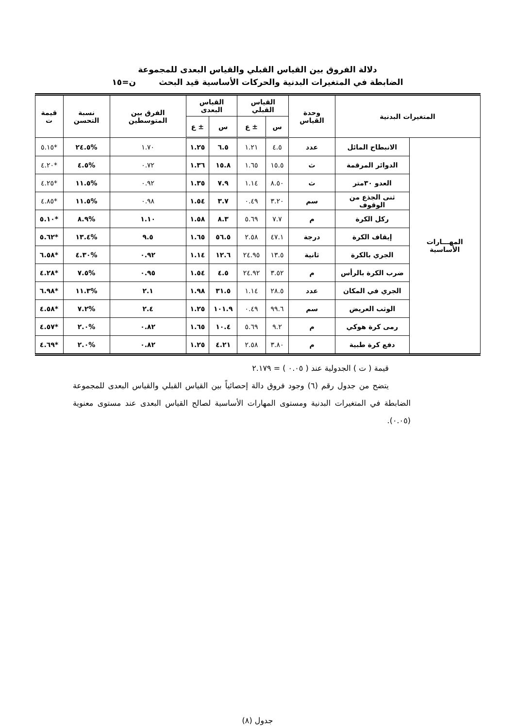دلالة الفروق بين القياس القبلي والقياس البعدى للمجموعة
الضابطة في المتغيرات البدنية والحركات الأساسية قيد البحث ن=١٥
| المتغيرات البدنية | | وحدة القياس | القياس القبلي | | القياس البعدى | | الفرق بين المتوسطين | نسبة التحسن | قيمة ت |
| --- | --- | --- | --- | --- | --- | --- | --- | --- | --- |
| | | | س | ± ع | س | ± ع | | | |
| المهـــارات الأساسية | الانبطاح المائل | عدد | ٤.٥ | ١.٢١ | ٦.٥ | ١.٢٥ | ١.٧٠ | %٢٤.٥ | *٥.١٥ |
| | الدوائر المرقمة | ث | ١٥.٥ | ١.٦٥ | ١٥.٨ | ١.٣٦ | ٠.٧٢ | %٤.٥ | *٤.٢٠ |
| | العدو ٣٠متر | ث | ٨.٥٠ | ١.١٤ | ٧.٩ | ١.٣٥ | ٠.٩٢ | %١١.٥ | *٤.٢٥ |
| | ثنى الجذع من الوقوف | سم | ٣.٢٠ | ٠.٤٩ | ٣.٧ | ١.٥٤ | ٠.٩٨ | %١١.٥ | *٤.٨٥ |
| | ركل الكرة | م | ٧.٧ | ٥.٦٩ | ٨.٣ | ١.٥٨ | ١.١٠ | %٨.٩ | *٥.١٠ |
| | إيقاف الكرة | درجة | ٤٧.١ | ٢.٥٨ | ٥٦.٥ | ١.٦٥ | ٩.٥ | %١٣.٤ | *٥.٦٢ |
| | الجري بالكرة | ثانية | ١٣.٥ | ٢٤.٩٥ | ١٢.٦ | ١.١٤ | ٠.٩٢ | %٤.٣٠ | *٦.٥٨ |
| | ضرب الكرة بالرأس | م | ٣.٥٢ | ٢٤.٩٢ | ٤.٥ | ١.٥٤ | ٠.٩٥ | %٧.٥ | *٤.٢٨ |
| | الجري في المكان | عدد | ٢٨.٥ | ١.١٤ | ٣١.٥ | ١.٩٨ | ٢.١ | %١١.٣ | *٦.٩٨ |
| | الوثب العريض | سم | ٩٩.٦ | ٠.٤٩ | ١٠١.٩ | ١.٢٥ | ٢.٤ | %٧.٢ | *٤.٥٨ |
| | رمى كرة هوكي | م | ٩.٢ | ٥.٦٩ | ١٠.٤ | ١.٦٥ | ٠.٨٢ | %٢.٠ | *٤.٥٧ |
| | دفع كرة طبية | م | ٣.٨٠ | ٢.٥٨ | ٤.٢١ | ١.٢٥ | ٠.٨٢ | %٢.٠ | *٤.٦٩ |
قيمة ( ت ) الجدولية عند ( ٠.٠٥ ) = ٢.١٧٩
يتضح من جدول رقم (٦) وجود فروق دالة إحصائياً بين القياس القبلي والقياس البعدى للمجموعة الضابطة في المتغيرات البدنية ومستوى المهارات الأساسية لصالح القياس البعدى عند مستوى معنوية (٠.٠٥).
جدول (٨)